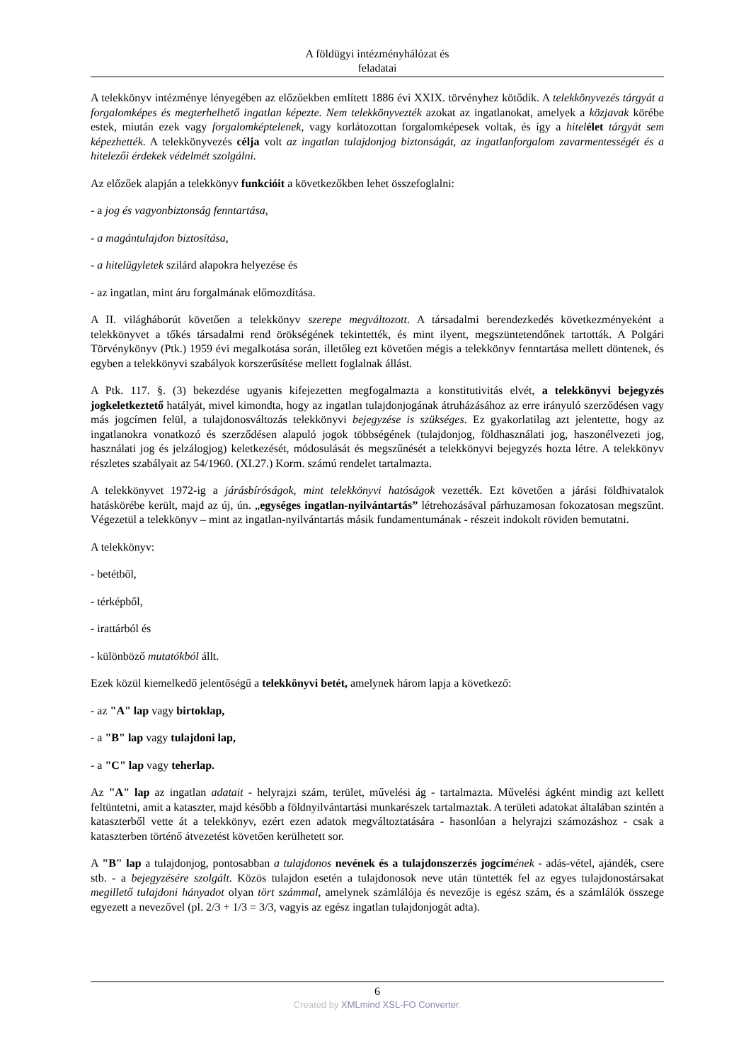A földügyi intézményhálózat és
feladatai
A telekkönyv intézménye lényegében az előzőekben említett 1886 évi XXIX. törvényhez kötődik. A telekkönyvezés tárgyát a forgalomképes és megterhelhető ingatlan képezte. Nem telekkönyvezték azokat az ingatlanokat, amelyek a közjavak körébe estek, miután ezek vagy forgalomképtelenek, vagy korlátozottan forgalomképesek voltak, és így a hitel élet tárgyát sem képezhették. A telekkönyvezés célja volt az ingatlan tulajdonjog biztonságát, az ingatlanforgalom zavarmentességét és a hitelezői érdekek védelmét szolgálni.
Az előzőek alapján a telekkönyv funkcióit a következőkben lehet összefoglalni:
- a jog és vagyonbiztonság fenntartása,
- a magántulajdon biztosítása,
- a hitelügyletek szilárd alapokra helyezése és
- az ingatlan, mint áru forgalmának előmozdítása.
A II. világháborút követően a telekkönyv szerepe megváltozott. A társadalmi berendezkedés következményeként a telekkönyvet a tőkés társadalmi rend örökségének tekintették, és mint ilyent, megszüntetendőnek tartották. A Polgári Törvénykönyv (Ptk.) 1959 évi megalkotása során, illetőleg ezt követően mégis a telekkönyv fenntartása mellett döntenek, és egyben a telekkönyvi szabályok korszerűsítése mellett foglalnak állást.
A Ptk. 117. §. (3) bekezdése ugyanis kifejezetten megfogalmazta a konstitutivitás elvét, a telekkönyvi bejegyzés jogkeletkeztető hatályát, mivel kimondta, hogy az ingatlan tulajdonjogának átruházásához az erre irányuló szerződésen vagy más jogcímen felül, a tulajdonosváltozás telekkönyvi bejegyzése is szükséges. Ez gyakorlatilag azt jelentette, hogy az ingatlanokra vonatkozó és szerződésen alapuló jogok többségének (tulajdonjog, földhasználati jog, haszonélvezeti jog, használati jog és jelzálogjog) keletkezését, módosulását és megszűnését a telekkönyvi bejegyzés hozta létre. A telekkönyv részletes szabályait az 54/1960. (XI.27.) Korm. számú rendelet tartalmazta.
A telekkönyvet 1972-ig a járásbíróságok, mint telekkönyvi hatóságok vezették. Ezt követően a járási földhivatalok hatáskörébe került, majd az új, ún. „egységes ingatlan-nyilvántartás” létrehozásával párhuzamosan fokozatosan megszűnt. Végezetül a telekkönyv – mint az ingatlan-nyilvántartás másik fundamentumának - részeit indokolt röviden bemutatni.
A telekkönyv:
- betétből,
- térképből,
- irattárból és
- különböző mutatókból állt.
Ezek közül kiemelkedő jelentőségű a telekkönyvi betét, amelynek három lapja a következő:
- az "A" lap vagy birtoklap,
- a "B" lap vagy tulajdoni lap,
- a "C" lap vagy teherlap.
Az "A" lap az ingatlan adatait - helyrajzi szám, terület, művelési ág - tartalmazta. Művelési ágként mindig azt kellett feltüntetni, amit a kataszter, majd később a földnyilvántartási munkarészek tartalmaztak. A területi adatokat általában szintén a kataszterből vette át a telekkönyv, ezért ezen adatok megváltoztatására - hasonlóan a helyrajzi számozáshoz - csak a kataszterben történő átvezetést követően kerülhetett sor.
A "B" lap a tulajdonjog, pontosabban a tulajdonos nevének és a tulajdonszerzés jogcím ének - adás-vétel, ajándék, csere stb. - a bejegyzésére szolgált. Közös tulajdon esetén a tulajdonosok neve után tüntették fel az egyes tulajdonostársakat megillető tulajdoni hányadot olyan tört számmal, amelynek számlálója és nevezője is egész szám, és a számlálók összege egyezett a nevezővel (pl. 2/3 + 1/3 = 3/3, vagyis az egész ingatlan tulajdonjogát adta).
6
Created by XMLmind XSL-FO Converter.